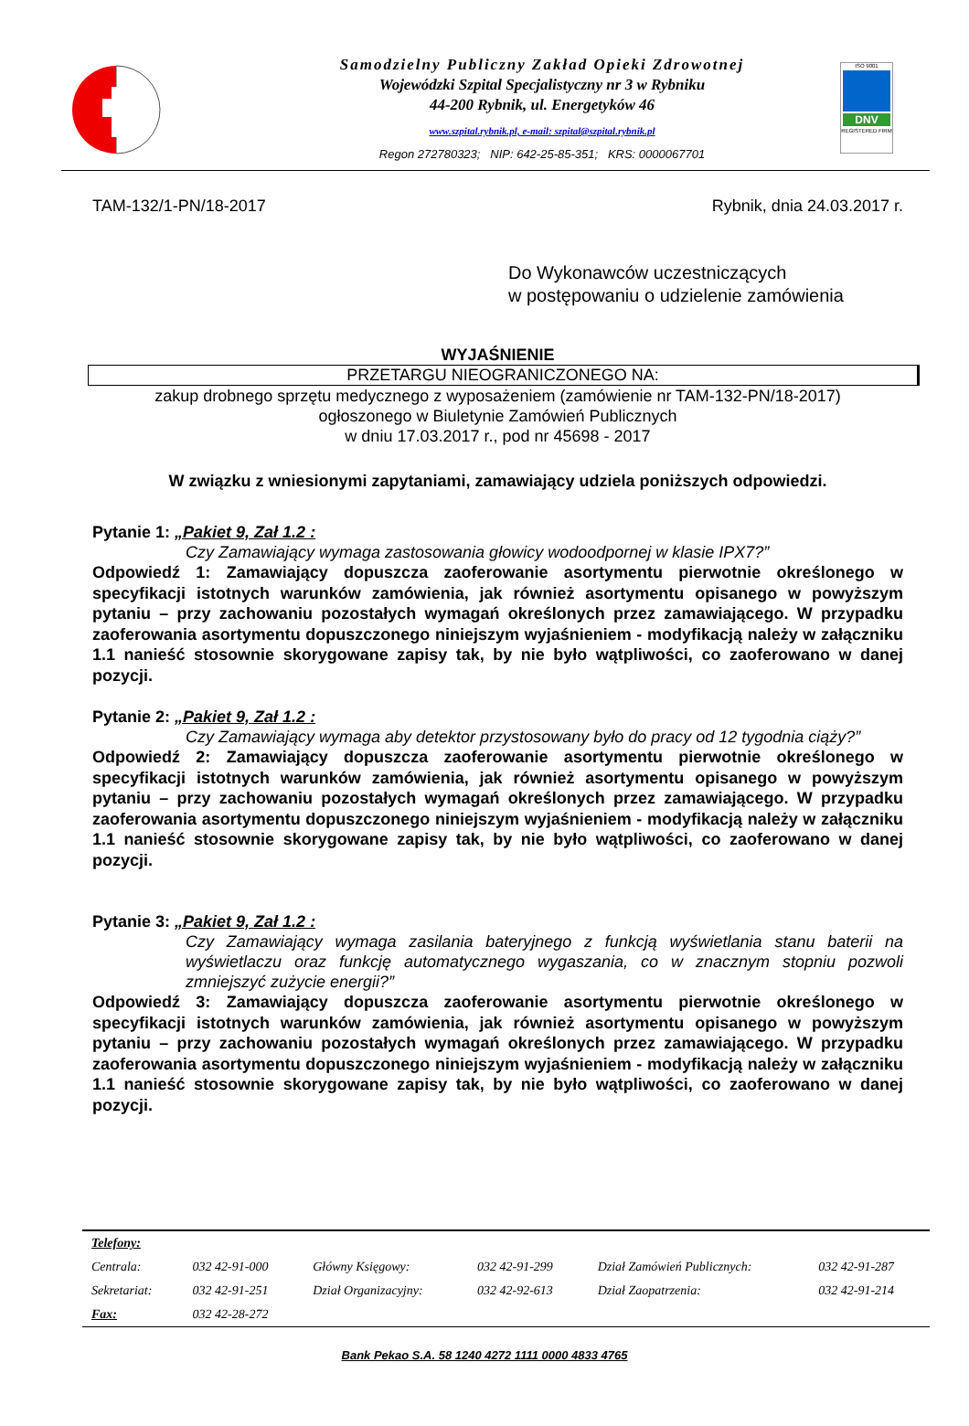Samodzielny Publiczny Zakład Opieki Zdrowotnej
Wojewódzki Szpital Specjalistyczny nr 3 w Rybniku
44-200 Rybnik, ul. Energetyków 46
www.szpital.rybnik.pl, e-mail: szpital@szpital.rybnik.pl
Regon 272780323; NIP: 642-25-85-351; KRS: 0000067701
ISO 9001
DNV
REGISTERED FIRM
TAM-132/1-PN/18-2017 Rybnik, dnia 24.03.2017 r.
Do Wykonawców uczestniczących
w postępowaniu o udzielenie zamówienia
WYJAŚNIENIE
PRZETARGU NIEOGRANICZONEGO NA:
zakup drobnego sprzętu medycznego z wyposażeniem (zamówienie nr TAM-132-PN/18-2017)
ogłoszonego w Biuletynie Zamówień Publicznych
w dniu 17.03.2017 r., pod nr 45698 - 2017
W związku z wniesionymi zapytaniami, zamawiający udziela poniższych odpowiedzi.
Pytanie 1: „Pakiet 9, Zał 1.2 :
Czy Zamawiający wymaga zastosowania głowicy wodoodpornej w klasie IPX7?”
Odpowiedź 1: Zamawiający dopuszcza zaoferowanie asortymentu pierwotnie określonego w specyfikacji istotnych warunków zamówienia, jak również asortymentu opisanego w powyższym pytaniu – przy zachowaniu pozostałych wymagań określonych przez zamawiającego. W przypadku zaoferowania asortymentu dopuszczonego niniejszym wyjaśnieniem - modyfikacją należy w załączniku 1.1 nanieść stosownie skorygowane zapisy tak, by nie było wątpliwości, co zaoferowano w danej pozycji.
Pytanie 2: „Pakiet 9, Zał 1.2 :
Czy Zamawiający wymaga aby detektor przystosowany było do pracy od 12 tygodnia ciąży?”
Odpowiedź 2: Zamawiający dopuszcza zaoferowanie asortymentu pierwotnie określonego w specyfikacji istotnych warunków zamówienia, jak również asortymentu opisanego w powyższym pytaniu – przy zachowaniu pozostałych wymagań określonych przez zamawiającego. W przypadku zaoferowania asortymentu dopuszczonego niniejszym wyjaśnieniem - modyfikacją należy w załączniku 1.1 nanieść stosownie skorygowane zapisy tak, by nie było wątpliwości, co zaoferowano w danej pozycji.
Pytanie 3: „Pakiet 9, Zał 1.2 :
Czy Zamawiający wymaga zasilania bateryjnego z funkcją wyświetlania stanu baterii na wyświetlaczu oraz funkcję automatycznego wygaszania, co w znacznym stopniu pozwoli zmniejszyć zużycie energii?”
Odpowiedź 3: Zamawiający dopuszcza zaoferowanie asortymentu pierwotnie określonego w specyfikacji istotnych warunków zamówienia, jak również asortymentu opisanego w powyższym pytaniu – przy zachowaniu pozostałych wymagań określonych przez zamawiającego. W przypadku zaoferowania asortymentu dopuszczonego niniejszym wyjaśnieniem - modyfikacją należy w załączniku 1.1 nanieść stosownie skorygowane zapisy tak, by nie było wątpliwości, co zaoferowano w danej pozycji.
| Telefony: | | | | | |
| Centrala: | 032 42-91-000 | Główny Księgowy: | 032 42-91-299 | Dział Zamówień Publicznych: | 032 42-91-287 |
| Sekretariat: | 032 42-91-251 | Dział Organizacyjny: | 032 42-92-613 | Dział Zaopatrzenia: | 032 42-91-214 |
| Fax: | 032 42-28-272 | | | | |
Bank Pekao S.A. 58 1240 4272 1111 0000 4833 4765